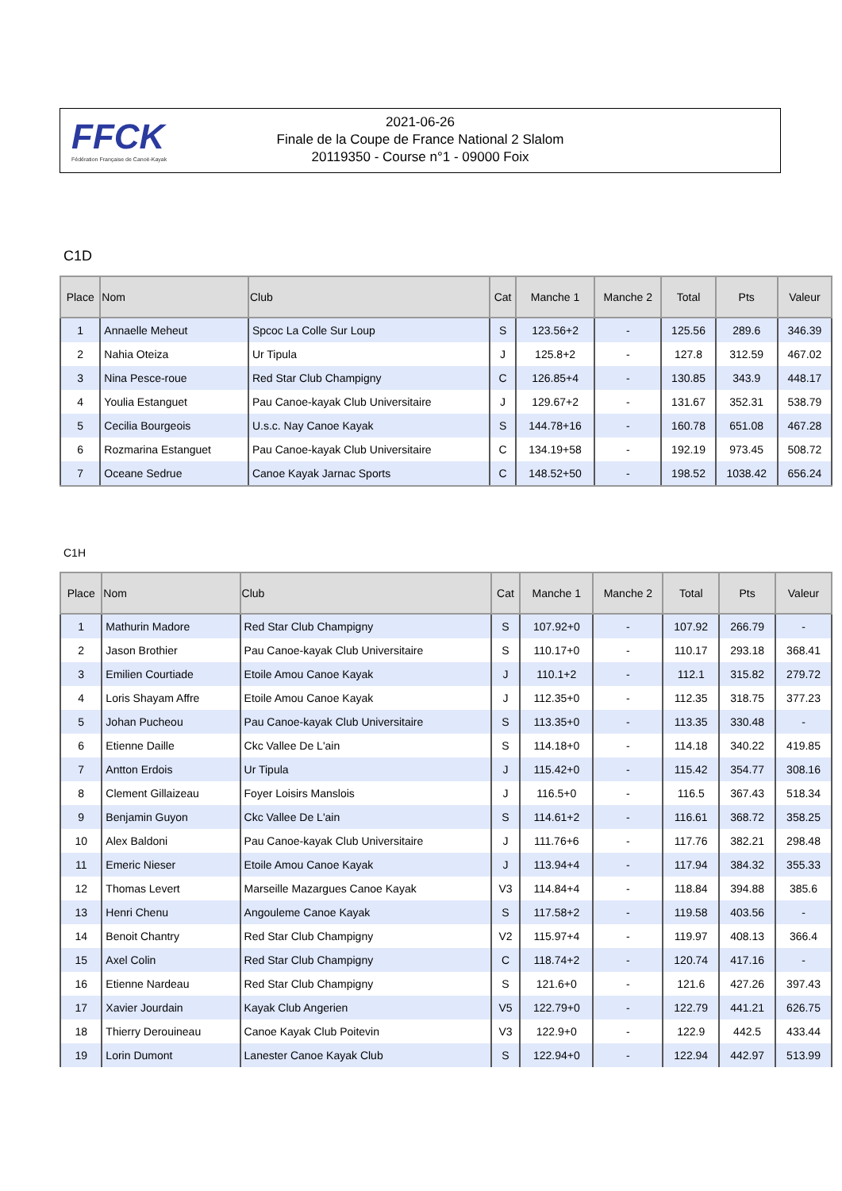FFCK
Fédération Française de Canoë-Kayak
2021-06-26
Finale de la Coupe de France National 2 Slalom
20119350 - Course n°1 - 09000 Foix
C1D
| Place | Nom | Club | Cat | Manche 1 | Manche 2 | Total | Pts | Valeur |
| --- | --- | --- | --- | --- | --- | --- | --- | --- |
| 1 | Annaelle Meheut | Spcoc La Colle Sur Loup | S | 123.56+2 | - | 125.56 | 289.6 | 346.39 |
| 2 | Nahia Oteiza | Ur Tipula | J | 125.8+2 | - | 127.8 | 312.59 | 467.02 |
| 3 | Nina Pesce-roue | Red Star Club Champigny | C | 126.85+4 | - | 130.85 | 343.9 | 448.17 |
| 4 | Youlia Estanguet | Pau Canoe-kayak Club Universitaire | J | 129.67+2 | - | 131.67 | 352.31 | 538.79 |
| 5 | Cecilia Bourgeois | U.s.c. Nay Canoe Kayak | S | 144.78+16 | - | 160.78 | 651.08 | 467.28 |
| 6 | Rozmarina Estanguet | Pau Canoe-kayak Club Universitaire | C | 134.19+58 | - | 192.19 | 973.45 | 508.72 |
| 7 | Oceane Sedrue | Canoe Kayak Jarnac Sports | C | 148.52+50 | - | 198.52 | 1038.42 | 656.24 |
C1H
| Place | Nom | Club | Cat | Manche 1 | Manche 2 | Total | Pts | Valeur |
| --- | --- | --- | --- | --- | --- | --- | --- | --- |
| 1 | Mathurin Madore | Red Star Club Champigny | S | 107.92+0 | - | 107.92 | 266.79 | - |
| 2 | Jason Brothier | Pau Canoe-kayak Club Universitaire | S | 110.17+0 | - | 110.17 | 293.18 | 368.41 |
| 3 | Emilien Courtiade | Etoile Amou Canoe Kayak | J | 110.1+2 | - | 112.1 | 315.82 | 279.72 |
| 4 | Loris Shayam Affre | Etoile Amou Canoe Kayak | J | 112.35+0 | - | 112.35 | 318.75 | 377.23 |
| 5 | Johan Pucheou | Pau Canoe-kayak Club Universitaire | S | 113.35+0 | - | 113.35 | 330.48 | - |
| 6 | Etienne Daille | Ckc Vallee De L'ain | S | 114.18+0 | - | 114.18 | 340.22 | 419.85 |
| 7 | Antton Erdois | Ur Tipula | J | 115.42+0 | - | 115.42 | 354.77 | 308.16 |
| 8 | Clement Gillaizeau | Foyer Loisirs Manslois | J | 116.5+0 | - | 116.5 | 367.43 | 518.34 |
| 9 | Benjamin Guyon | Ckc Vallee De L'ain | S | 114.61+2 | - | 116.61 | 368.72 | 358.25 |
| 10 | Alex Baldoni | Pau Canoe-kayak Club Universitaire | J | 111.76+6 | - | 117.76 | 382.21 | 298.48 |
| 11 | Emeric Nieser | Etoile Amou Canoe Kayak | J | 113.94+4 | - | 117.94 | 384.32 | 355.33 |
| 12 | Thomas Levert | Marseille Mazargues Canoe Kayak | V3 | 114.84+4 | - | 118.84 | 394.88 | 385.6 |
| 13 | Henri Chenu | Angouleme Canoe Kayak | S | 117.58+2 | - | 119.58 | 403.56 | - |
| 14 | Benoit Chantry | Red Star Club Champigny | V2 | 115.97+4 | - | 119.97 | 408.13 | 366.4 |
| 15 | Axel Colin | Red Star Club Champigny | C | 118.74+2 | - | 120.74 | 417.16 | - |
| 16 | Etienne Nardeau | Red Star Club Champigny | S | 121.6+0 | - | 121.6 | 427.26 | 397.43 |
| 17 | Xavier Jourdain | Kayak Club Angerien | V5 | 122.79+0 | - | 122.79 | 441.21 | 626.75 |
| 18 | Thierry Derouineau | Canoe Kayak Club Poitevin | V3 | 122.9+0 | - | 122.9 | 442.5 | 433.44 |
| 19 | Lorin Dumont | Lanester Canoe Kayak Club | S | 122.94+0 | - | 122.94 | 442.97 | 513.99 |